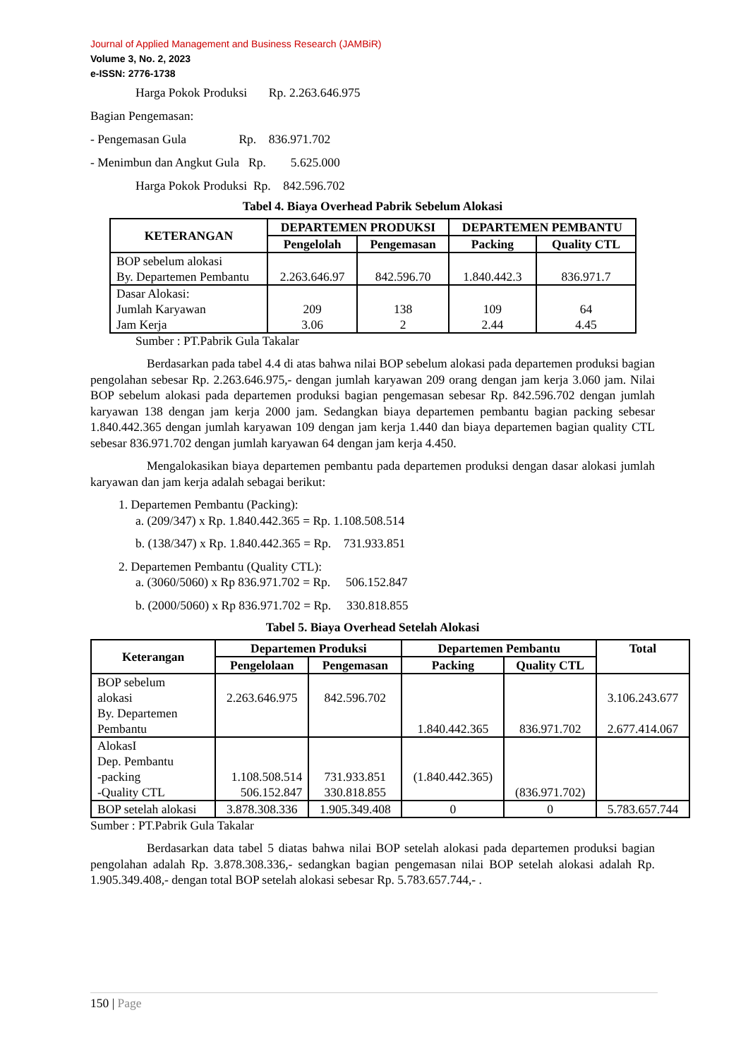Journal of Applied Management and Business Research (JAMBiR)
Volume 3, No. 2, 2023
e-ISSN: 2776-1738
Harga Pokok Produksi Rp. 2.263.646.975
Bagian Pengemasan:
- Pengemasan Gula Rp. 836.971.702
- Menimbun dan Angkut Gula Rp. 5.625.000
Harga Pokok Produksi Rp. 842.596.702
Tabel 4. Biaya Overhead Pabrik Sebelum Alokasi
| KETERANGAN | DEPARTEMEN PRODUKSI | | DEPARTEMEN PEMBANTU | |
| --- | --- | --- | --- | --- |
| | Pengelolah | Pengemasan | Packing | Quality CTL |
| BOP sebelum alokasi By. Departemen Pembantu | 2.263.646.97 | 842.596.70 | 1.840.442.3 | 836.971.7 |
| Dasar Alokasi: Jumlah Karyawan Jam Kerja | 209 3.06 | 138 2 | 109 2.44 | 64 4.45 |
Sumber : PT.Pabrik Gula Takalar
Berdasarkan pada tabel 4.4 di atas bahwa nilai BOP sebelum alokasi pada departemen produksi bagian pengolahan sebesar Rp. 2.263.646.975,- dengan jumlah karyawan 209 orang dengan jam kerja 3.060 jam. Nilai BOP sebelum alokasi pada departemen produksi bagian pengemasan sebesar Rp. 842.596.702 dengan jumlah karyawan 138 dengan jam kerja 2000 jam. Sedangkan biaya departemen pembantu bagian packing sebesar 1.840.442.365 dengan jumlah karyawan 109 dengan jam kerja 1.440 dan biaya departemen bagian quality CTL sebesar 836.971.702 dengan jumlah karyawan 64 dengan jam kerja 4.450.
Mengalokasikan biaya departemen pembantu pada departemen produksi dengan dasar alokasi jumlah karyawan dan jam kerja adalah sebagai berikut:
1. Departemen Pembantu (Packing):
a. (209/347) x Rp. 1.840.442.365 = Rp. 1.108.508.514
b. (138/347) x Rp. 1.840.442.365 = Rp. 731.933.851
2. Departemen Pembantu (Quality CTL):
a. (3060/5060) x Rp 836.971.702 = Rp. 506.152.847
b. (2000/5060) x Rp 836.971.702 = Rp. 330.818.855
Tabel 5. Biaya Overhead Setelah Alokasi
| Keterangan | Departemen Produksi | | Departemen Pembantu | | Total |
| --- | --- | --- | --- | --- | --- |
| | Pengelolaan | Pengemasan | Packing | Quality CTL | |
| BOP sebelum alokasi By. Departemen Pembantu | 2.263.646.975 | 842.596.702 | 1.840.442.365 | 836.971.702 | 3.106.243.677 2.677.414.067 |
| AlokasI Dep. Pembantu -packing -Quality CTL | 1.108.508.514 506.152.847 | 731.933.851 330.818.855 | (1.840.442.365) | (836.971.702) | |
| BOP setelah alokasi | 3.878.308.336 | 1.905.349.408 | 0 | 0 | 5.783.657.744 |
Sumber : PT.Pabrik Gula Takalar
Berdasarkan data tabel 5 diatas bahwa nilai BOP setelah alokasi pada departemen produksi bagian pengolahan adalah Rp. 3.878.308.336,- sedangkan bagian pengemasan nilai BOP setelah alokasi adalah Rp. 1.905.349.408,- dengan total BOP setelah alokasi sebesar Rp. 5.783.657.744,- .
150 | Page